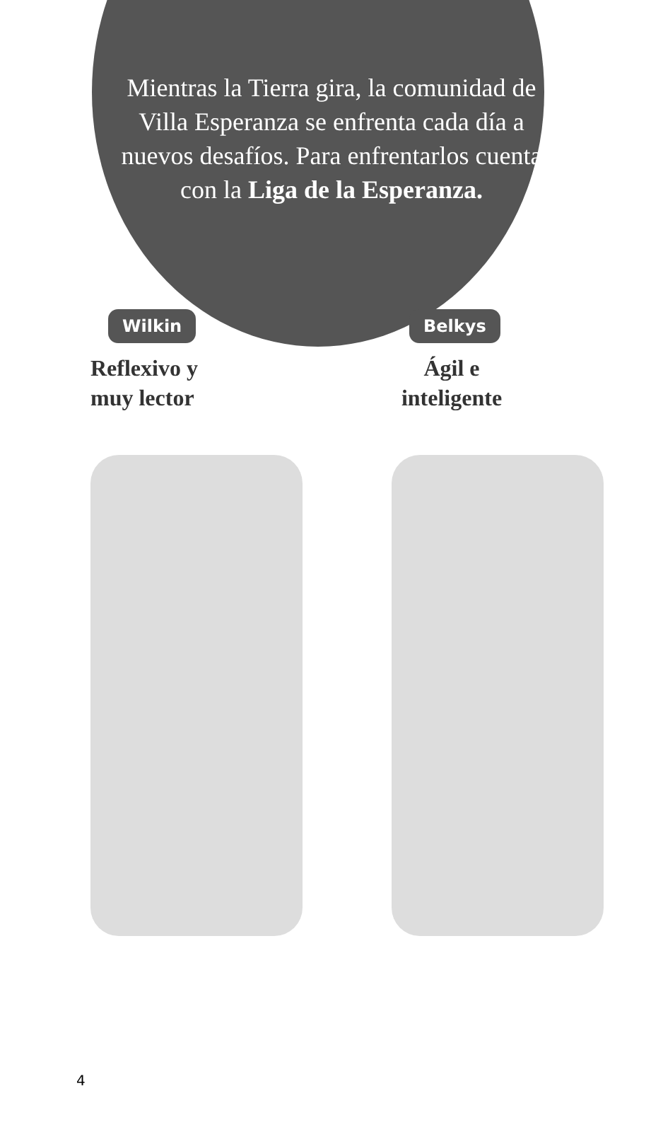Mientras la Tierra gira, la comunidad de Villa Esperanza se enfrenta cada día a nuevos desafíos. Para enfrentarlos cuenta con la Liga de la Esperanza.
Wilkin
Reflexivo y
muy lector
Belkys
Ágil e
inteligente
4